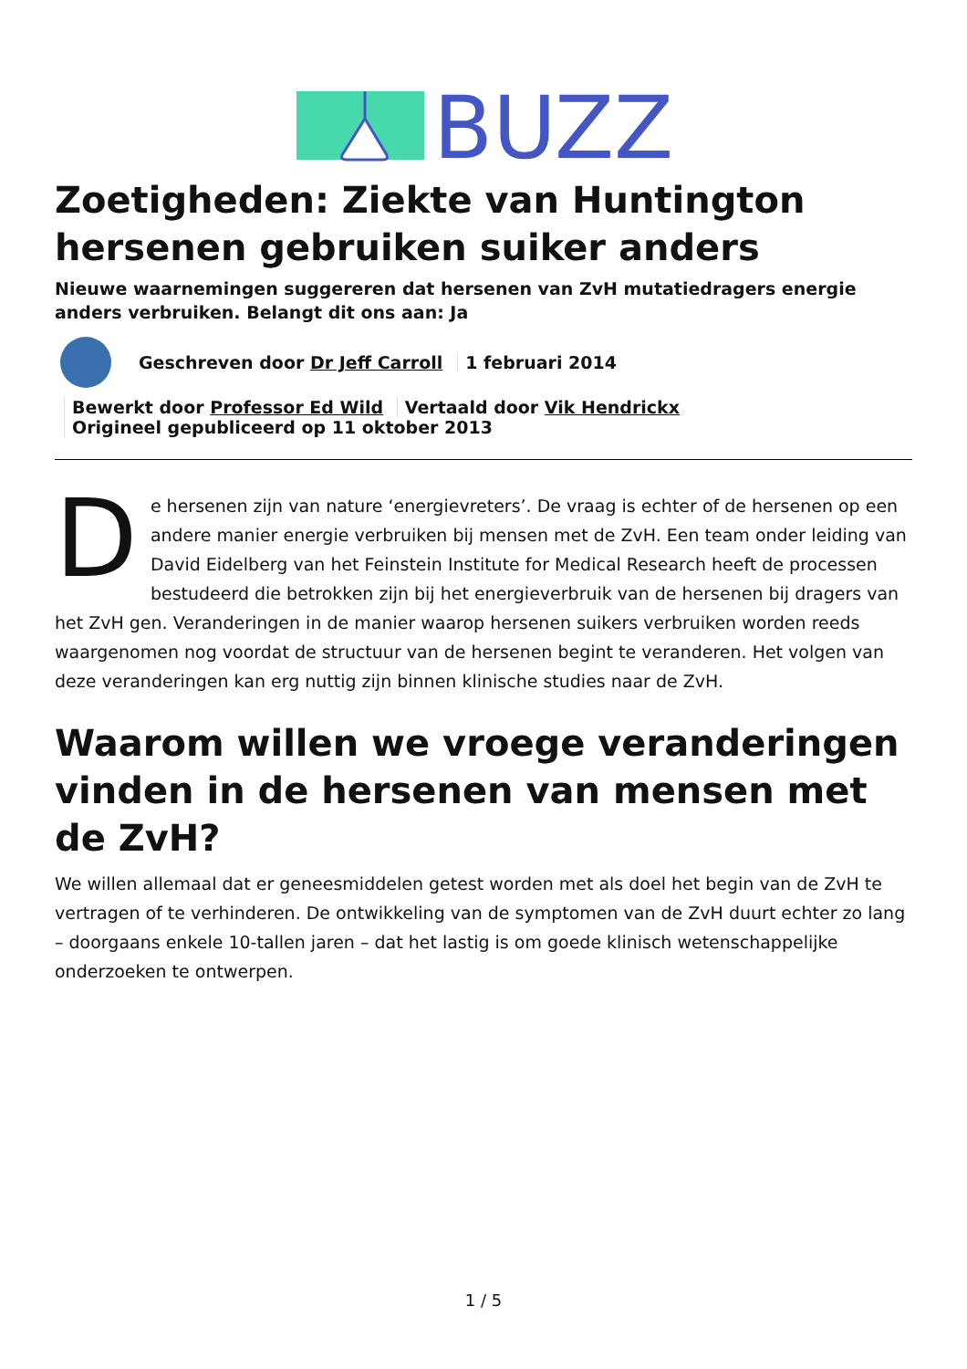BUZZ
Zoetigheden: Ziekte van Huntington hersenen gebruiken suiker anders
Nieuwe waarnemingen suggereren dat hersenen van ZvH mutatiedragers energie anders verbruiken. Belangt dit ons aan: Ja
Geschreven door Dr Jeff Carroll 1 februari 2014
Bewerkt door Professor Ed Wild Vertaald door Vik Hendrickx
Origineel gepubliceerd op 11 oktober 2013
De hersenen zijn van nature ‘energievreters’. De vraag is echter of de hersenen op een andere manier energie verbruiken bij mensen met de ZvH. Een team onder leiding van David Eidelberg van het Feinstein Institute for Medical Research heeft de processen bestudeerd die betrokken zijn bij het energieverbruik van de hersenen bij dragers van het ZvH gen. Veranderingen in de manier waarop hersenen suikers verbruiken worden reeds waargenomen nog voordat de structuur van de hersenen begint te veranderen. Het volgen van deze veranderingen kan erg nuttig zijn binnen klinische studies naar de ZvH.
Waarom willen we vroege veranderingen vinden in de hersenen van mensen met de ZvH?
We willen allemaal dat er geneesmiddelen getest worden met als doel het begin van de ZvH te vertragen of te verhinderen. De ontwikkeling van de symptomen van de ZvH duurt echter zo lang – doorgaans enkele 10-tallen jaren – dat het lastig is om goede klinisch wetenschappelijke onderzoeken te ontwerpen.
1 / 5